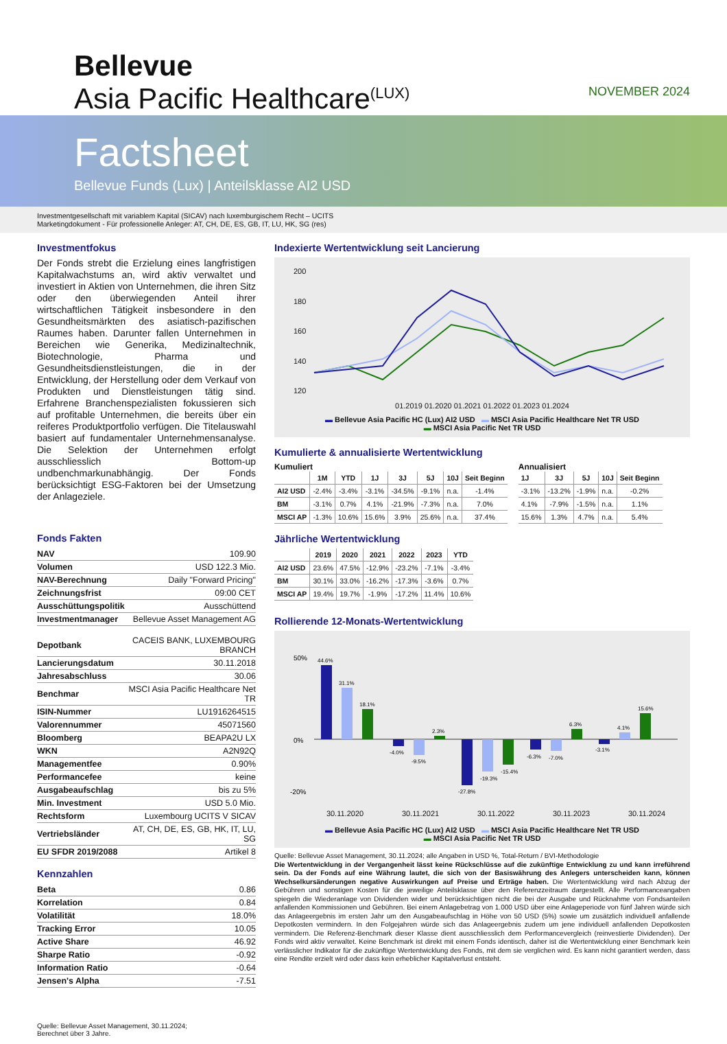Bellevue
Asia Pacific Healthcare<sup>(LUX)</sup>
NOVEMBER 2024
Factsheet
Bellevue Funds (Lux) | Anteilsklasse AI2 USD
Investmentgesellschaft mit variablem Kapital (SICAV) nach luxemburgischem Recht – UCITS
Marketingdokument - Für professionelle Anleger: AT, CH, DE, ES, GB, IT, LU, HK, SG (res)
Investmentfokus
Der Fonds strebt die Erzielung eines langfristigen Kapitalwachstums an, wird aktiv verwaltet und investiert in Aktien von Unternehmen, die ihren Sitz oder den überwiegenden Anteil ihrer wirtschaftlichen Tätigkeit insbesondere in den Gesundheitsmärkten des asiatisch-pazifischen Raumes haben. Darunter fallen Unternehmen in Bereichen wie Generika, Medizinaltechnik, Biotechnologie, Pharma und Gesundheitsdienstleistungen, die in der Entwicklung, der Herstellung oder dem Verkauf von Produkten und Dienstleistungen tätig sind. Erfahrene Branchenspezialisten fokussieren sich auf profitable Unternehmen, die bereits über ein reiferes Produktportfolio verfügen. Die Titelauswahl basiert auf fundamentaler Unternehmensanalyse. Die Selektion der Unternehmen erfolgt ausschliesslich Bottom-up undbenchmarkunabhängig. Der Fonds berücksichtigt ESG-Faktoren bei der Umsetzung der Anlageziele.
Fonds Fakten
| NAV | 109.90 |
| Volumen | USD 122.3 Mio. |
| NAV-Berechnung | Daily "Forward Pricing" |
| Zeichnungsfrist | 09:00 CET |
| Ausschüttungspolitik | Ausschüttend |
| Investmentmanager | Bellevue Asset Management AG |
| Depotbank | CACEIS BANK, LUXEMBOURG BRANCH |
| Lancierungsdatum | 30.11.2018 |
| Jahresabschluss | 30.06 |
| Benchmar | MSCI Asia Pacific Healthcare Net TR |
| ISIN-Nummer | LU1916264515 |
| Valorennummer | 45071560 |
| Bloomberg | BEAPA2U LX |
| WKN | A2N92Q |
| Managementfee | 0.90% |
| Performancefee | keine |
| Ausgabeaufschlag | bis zu 5% |
| Min. Investment | USD 5.0 Mio. |
| Rechtsform | Luxembourg UCITS V SICAV |
| Vertriebsländer | AT, CH, DE, ES, GB, HK, IT, LU, SG |
| EU SFDR 2019/2088 | Artikel 8 |
Kennzahlen
| Beta | 0.86 |
| Korrelation | 0.84 |
| Volatilität | 18.0% |
| Tracking Error | 10.05 |
| Active Share | 46.92 |
| Sharpe Ratio | -0.92 |
| Information Ratio | -0.64 |
| Jensen's Alpha | -7.51 |
Quelle: Bellevue Asset Management, 30.11.2024;
Berechnet über 3 Jahre.
Indexierte Wertentwicklung seit Lancierung
200
180
160
140
120
01.2019 01.2020 01.2021 01.2022 01.2023 01.2024
▬ Bellevue Asia Pacific HC (Lux) AI2 USD ▬ MSCI Asia Pacific Healthcare Net TR USD
▬ MSCI Asia Pacific Net TR USD
Kumulierte & annualisierte Wertentwicklung
Kumuliert
| | 1M | YTD | 1J | 3J | 5J | 10J | Seit Beginn |
| --- | --- | --- | --- | --- | --- | --- | --- |
| AI2 USD | -2.4% | -3.4% | -3.1% | -34.5% | -9.1% | n.a. | -1.4% |
| BM | -3.1% | 0.7% | 4.1% | -21.9% | -7.3% | n.a. | 7.0% |
| MSCI AP | -1.3% | 10.6% | 15.6% | 3.9% | 25.6% | n.a. | 37.4% |
Annualisiert
| 1J | 3J | 5J | 10J | Seit Beginn |
| --- | --- | --- | --- | --- |
| -3.1% | -13.2% | -1.9% | n.a. | -0.2% |
| 4.1% | -7.9% | -1.5% | n.a. | 1.1% |
| 15.6% | 1.3% | 4.7% | n.a. | 5.4% |
Jährliche Wertentwicklung
| | 2019 | 2020 | 2021 | 2022 | 2023 | YTD |
| --- | --- | --- | --- | --- | --- | --- |
| AI2 USD | 23.6% | 47.5% | -12.9% | -23.2% | -7.1% | -3.4% |
| BM | 30.1% | 33.0% | -16.2% | -17.3% | -3.6% | 0.7% |
| MSCI AP | 19.4% | 19.7% | -1.9% | -17.2% | 11.4% | 10.6% |
Rollierende 12-Monats-Wertentwicklung
50%
0%
-20%
44.6%
31.1%
18.1%
-4.0%
-9.5%
2.3%
-27.8%
-19.3%
-15.4%
-6.3%
-7.0%
6.3%
-3.1%
4.1%
15.6%
30.11.2020 30.11.2021 30.11.2022 30.11.2023 30.11.2024
▬ Bellevue Asia Pacific HC (Lux) AI2 USD ▬ MSCI Asia Pacific Healthcare Net TR USD
▬ MSCI Asia Pacific Net TR USD
Quelle: Bellevue Asset Management, 30.11.2024; alle Angaben in USD %, Total-Return / BVI-Methodologie
Die Wertentwicklung in der Vergangenheit lässt keine Rückschlüsse auf die zukünftige Entwicklung zu und kann irreführend sein. Da der Fonds auf eine Währung lautet, die sich von der Basiswährung des Anlegers unterscheiden kann, können Wechselkursänderungen negative Auswirkungen auf Preise und Erträge haben. Die Wertentwicklung wird nach Abzug der Gebühren und sonstigen Kosten für die jeweilige Anteilsklasse über den Referenzzeitraum dargestellt. Alle Performanceangaben spiegeln die Wiederanlage von Dividenden wider und berücksichtigen nicht die bei der Ausgabe und Rücknahme von Fondsanteilen anfallenden Kommissionen und Gebühren. Bei einem Anlagebetrag von 1.000 USD über eine Anlageperiode von fünf Jahren würde sich das Anlageergebnis im ersten Jahr um den Ausgabeaufschlag in Höhe von 50 USD (5%) sowie um zusätzlich individuell anfallende Depotkosten vermindern. In den Folgejahren würde sich das Anlageergebnis zudem um jene individuell anfallenden Depotkosten vermindern. Die Referenz-Benchmark dieser Klasse dient ausschliesslich dem Performancevergleich (reinvestierte Dividenden). Der Fonds wird aktiv verwaltet. Keine Benchmark ist direkt mit einem Fonds identisch, daher ist die Wertentwicklung einer Benchmark kein verlässlicher Indikator für die zukünftige Wertentwicklung des Fonds, mit dem sie verglichen wird. Es kann nicht garantiert werden, dass eine Rendite erzielt wird oder dass kein erheblicher Kapitalverlust entsteht.